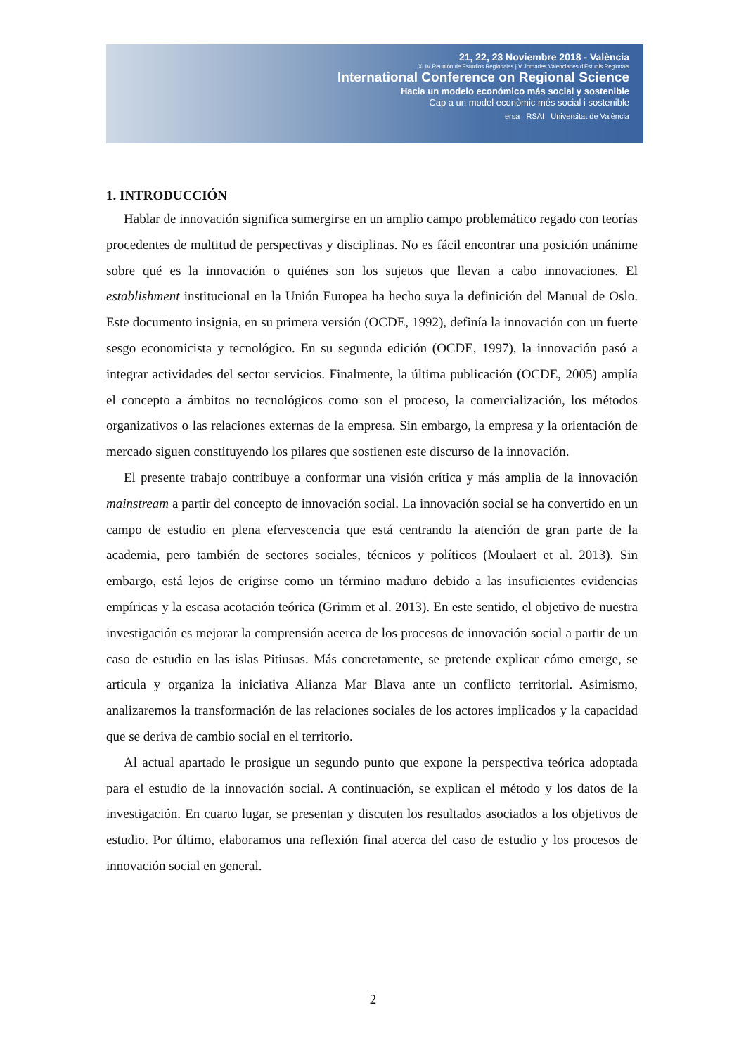21, 22, 23 Noviembre 2018 - València
XLIV Reunión de Estudios Regionales | V Jornades Valencianes d'Estudis Regionals
International Conference on Regional Science
Hacia un modelo económico más social y sostenible
Cap a un model econòmic més social i sostenible
ersa RSAI Universitat de València
1. INTRODUCCIÓN
Hablar de innovación significa sumergirse en un amplio campo problemático regado con teorías procedentes de multitud de perspectivas y disciplinas. No es fácil encontrar una posición unánime sobre qué es la innovación o quiénes son los sujetos que llevan a cabo innovaciones. El establishment institucional en la Unión Europea ha hecho suya la definición del Manual de Oslo. Este documento insignia, en su primera versión (OCDE, 1992), definía la innovación con un fuerte sesgo economicista y tecnológico. En su segunda edición (OCDE, 1997), la innovación pasó a integrar actividades del sector servicios. Finalmente, la última publicación (OCDE, 2005) amplía el concepto a ámbitos no tecnológicos como son el proceso, la comercialización, los métodos organizativos o las relaciones externas de la empresa. Sin embargo, la empresa y la orientación de mercado siguen constituyendo los pilares que sostienen este discurso de la innovación.
El presente trabajo contribuye a conformar una visión crítica y más amplia de la innovación mainstream a partir del concepto de innovación social. La innovación social se ha convertido en un campo de estudio en plena efervescencia que está centrando la atención de gran parte de la academia, pero también de sectores sociales, técnicos y políticos (Moulaert et al. 2013). Sin embargo, está lejos de erigirse como un término maduro debido a las insuficientes evidencias empíricas y la escasa acotación teórica (Grimm et al. 2013). En este sentido, el objetivo de nuestra investigación es mejorar la comprensión acerca de los procesos de innovación social a partir de un caso de estudio en las islas Pitiusas. Más concretamente, se pretende explicar cómo emerge, se articula y organiza la iniciativa Alianza Mar Blava ante un conflicto territorial. Asimismo, analizaremos la transformación de las relaciones sociales de los actores implicados y la capacidad que se deriva de cambio social en el territorio.
Al actual apartado le prosigue un segundo punto que expone la perspectiva teórica adoptada para el estudio de la innovación social. A continuación, se explican el método y los datos de la investigación. En cuarto lugar, se presentan y discuten los resultados asociados a los objetivos de estudio. Por último, elaboramos una reflexión final acerca del caso de estudio y los procesos de innovación social en general.
2